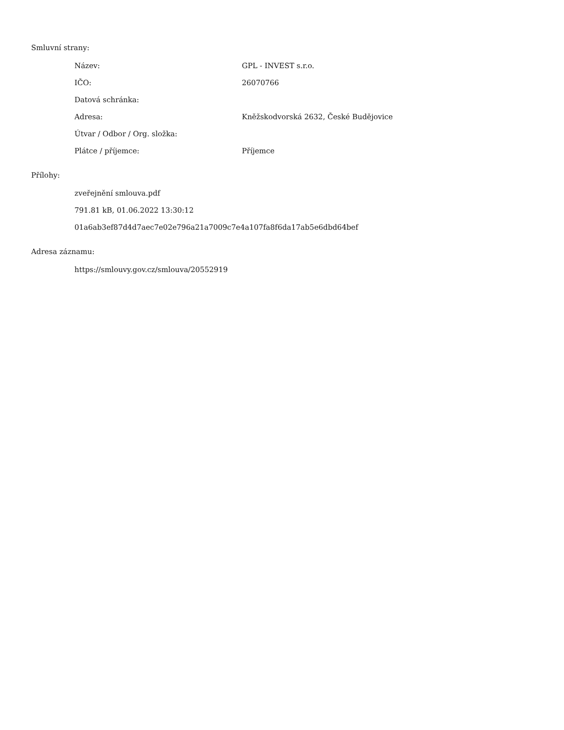Smluvní strany:
| Název: | GPL - INVEST s.r.o. |
| IČO: | 26070766 |
| Datová schránka: | |
| Adresa: | Kněžskodvorská 2632, České Budějovice |
| Útvar / Odbor / Org. složka: | |
| Plátce / příjemce: | Příjemce |
Přílohy:
zveřejnění smlouva.pdf
791.81 kB, 01.06.2022 13:30:12
01a6ab3ef87d4d7aec7e02e796a21a7009c7e4a107fa8f6da17ab5e6dbd64bef
Adresa záznamu:
https://smlouvy.gov.cz/smlouva/20552919